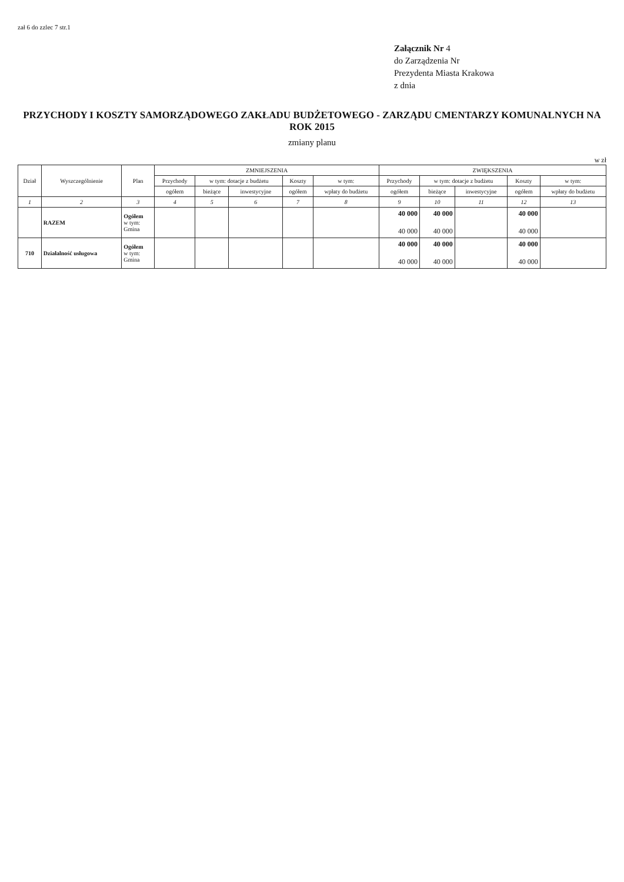zał 6 do zzlec 7 str.1
Załącznik Nr 4
do Zarządzenia Nr
Prezydenta Miasta Krakowa
z dnia
PRZYCHODY I KOSZTY SAMORZĄDOWEGO ZAKŁADU BUDŻETOWEGO - ZARZĄDU CMENTARZY KOMUNALNYCH NA ROK 2015
zmiany planu
w zł
| Dział | Wyszczególnienie | Plan | ZMNIEJSZENIA | | | | | ZWIĘKSZENIA | | | | |
| --- | --- | --- | --- | --- | --- | --- | --- | --- | --- | --- | --- | --- |
| | | | Przychody | w tym: dotacje z budżetu | | Koszty | w tym: | Przychody | w tym: dotacje z budżetu | | Koszty | w tym: |
| | | | ogółem | bieżące | inwestycyjne | ogółem | wpłaty do budżetu | ogółem | bieżące | inwestycyjne | ogółem | wpłaty do budżetu |
| 1 | 2 | 3 | 4 | 5 | 6 | 7 | 8 | 9 | 10 | 11 | 12 | 13 |
| | RAZEM | Ogółem w tym: Gmina | | | | | | 40 000 40 000 | 40 000 40 000 | | 40 000 40 000 | |
| 710 | Działalność usługowa | Ogółem w tym: Gmina | | | | | | 40 000 40 000 | 40 000 40 000 | | 40 000 40 000 | |